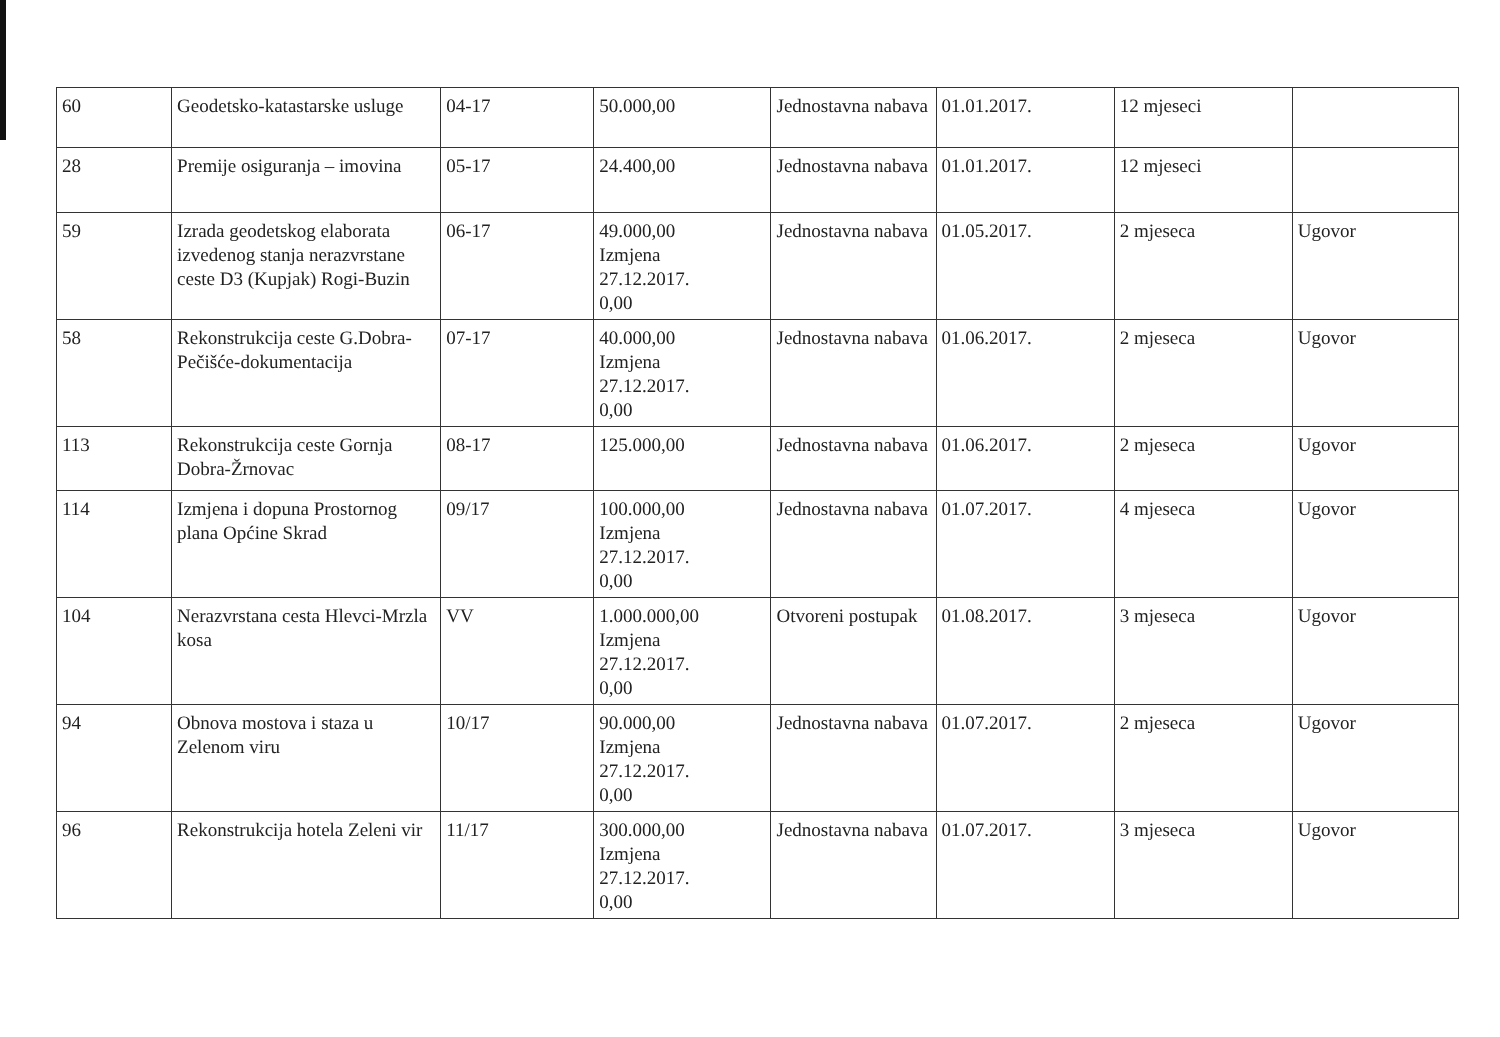| 60 | Geodetsko-katastarske usluge | 04-17 | 50.000,00 | Jednostavna nabava | 01.01.2017. | 12 mjeseci | |
| 28 | Premije osiguranja – imovina | 05-17 | 24.400,00 | Jednostavna nabava | 01.01.2017. | 12 mjeseci | |
| 59 | Izrada geodetskog elaborata izvedenog stanja nerazvrstane ceste D3 (Kupjak) Rogi-Buzin | 06-17 | 49.000,00 Izmjena 27.12.2017. 0,00 | Jednostavna nabava | 01.05.2017. | 2 mjeseca | Ugovor |
| 58 | Rekonstrukcija ceste G.Dobra-Pečišće-dokumentacija | 07-17 | 40.000,00 Izmjena 27.12.2017. 0,00 | Jednostavna nabava | 01.06.2017. | 2 mjeseca | Ugovor |
| 113 | Rekonstrukcija ceste Gornja Dobra-Žrnovac | 08-17 | 125.000,00 | Jednostavna nabava | 01.06.2017. | 2 mjeseca | Ugovor |
| 114 | Izmjena i dopuna Prostornog plana Općine Skrad | 09/17 | 100.000,00 Izmjena 27.12.2017. 0,00 | Jednostavna nabava | 01.07.2017. | 4 mjeseca | Ugovor |
| 104 | Nerazvrstana cesta Hlevci-Mrzla kosa | VV | 1.000.000,00 Izmjena 27.12.2017. 0,00 | Otvoreni postupak | 01.08.2017. | 3 mjeseca | Ugovor |
| 94 | Obnova mostova i staza u Zelenom viru | 10/17 | 90.000,00 Izmjena 27.12.2017. 0,00 | Jednostavna nabava | 01.07.2017. | 2 mjeseca | Ugovor |
| 96 | Rekonstrukcija hotela Zeleni vir | 11/17 | 300.000,00 Izmjena 27.12.2017. 0,00 | Jednostavna nabava | 01.07.2017. | 3 mjeseca | Ugovor |